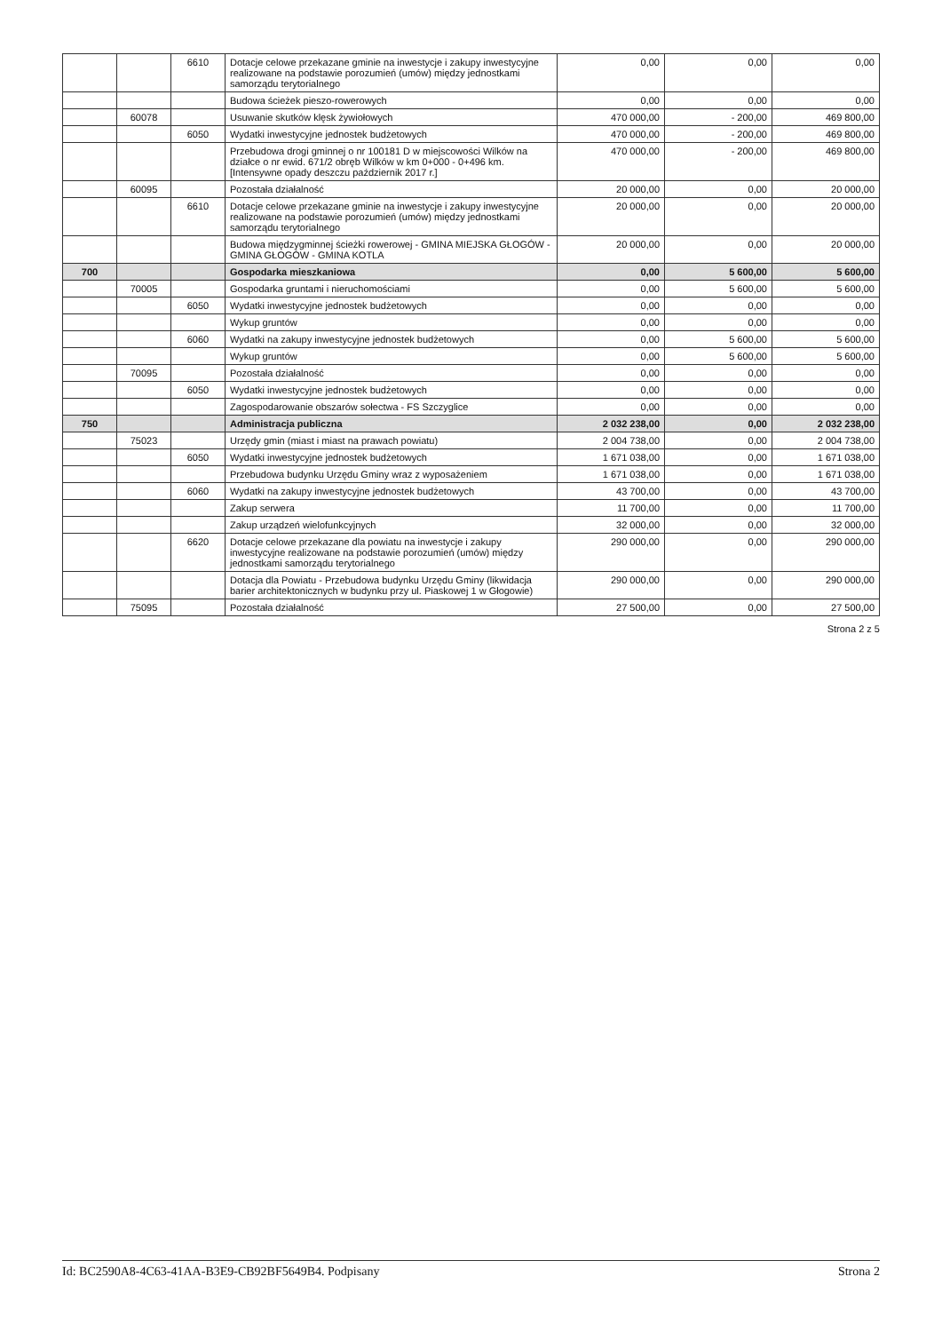| | | 6610 | Dotacje celowe przekazane gminie na inwestycje i zakupy inwestycyjne realizowane na podstawie porozumień (umów) między jednostkami samorządu terytorialnego | 0,00 | 0,00 | 0,00 |
| | | | Budowa ścieżek pieszo-rowerowych | 0,00 | 0,00 | 0,00 |
| | 60078 | | Usuwanie skutków klęsk żywiołowych | 470 000,00 | - 200,00 | 469 800,00 |
| | | 6050 | Wydatki inwestycyjne jednostek budżetowych | 470 000,00 | - 200,00 | 469 800,00 |
| | | | Przebudowa drogi gminnej o nr 100181 D w miejscowości Wilków na działce o nr ewid. 671/2 obręb Wilków w km 0+000 - 0+496 km. [Intensywne opady deszczu październik 2017 r.] | 470 000,00 | - 200,00 | 469 800,00 |
| | 60095 | | Pozostała działalność | 20 000,00 | 0,00 | 20 000,00 |
| | | 6610 | Dotacje celowe przekazane gminie na inwestycje i zakupy inwestycyjne realizowane na podstawie porozumień (umów) między jednostkami samorządu terytorialnego | 20 000,00 | 0,00 | 20 000,00 |
| | | | Budowa międzygminnej ścieżki rowerowej - GMINA MIEJSKA GŁOGÓW - GMINA GŁOGÓW - GMINA KOTLA | 20 000,00 | 0,00 | 20 000,00 |
| 700 | | | Gospodarka mieszkaniowa | 0,00 | 5 600,00 | 5 600,00 |
| | 70005 | | Gospodarka gruntami i nieruchomościami | 0,00 | 5 600,00 | 5 600,00 |
| | | 6050 | Wydatki inwestycyjne jednostek budżetowych | 0,00 | 0,00 | 0,00 |
| | | | Wykup gruntów | 0,00 | 0,00 | 0,00 |
| | | 6060 | Wydatki na zakupy inwestycyjne jednostek budżetowych | 0,00 | 5 600,00 | 5 600,00 |
| | | | Wykup gruntów | 0,00 | 5 600,00 | 5 600,00 |
| | 70095 | | Pozostała działalność | 0,00 | 0,00 | 0,00 |
| | | 6050 | Wydatki inwestycyjne jednostek budżetowych | 0,00 | 0,00 | 0,00 |
| | | | Zagospodarowanie obszarów sołectwa - FS Szczyglice | 0,00 | 0,00 | 0,00 |
| 750 | | | Administracja publiczna | 2 032 238,00 | 0,00 | 2 032 238,00 |
| | 75023 | | Urzędy gmin (miast i miast na prawach powiatu) | 2 004 738,00 | 0,00 | 2 004 738,00 |
| | | 6050 | Wydatki inwestycyjne jednostek budżetowych | 1 671 038,00 | 0,00 | 1 671 038,00 |
| | | | Przebudowa budynku Urzędu Gminy wraz z wyposażeniem | 1 671 038,00 | 0,00 | 1 671 038,00 |
| | | 6060 | Wydatki na zakupy inwestycyjne jednostek budżetowych | 43 700,00 | 0,00 | 43 700,00 |
| | | | Zakup serwera | 11 700,00 | 0,00 | 11 700,00 |
| | | | Zakup urządzeń wielofunkcyjnych | 32 000,00 | 0,00 | 32 000,00 |
| | | 6620 | Dotacje celowe przekazane dla powiatu na inwestycje i zakupy inwestycyjne realizowane na podstawie porozumień (umów) między jednostkami samorządu terytorialnego | 290 000,00 | 0,00 | 290 000,00 |
| | | | Dotacja dla Powiatu - Przebudowa budynku Urzędu Gminy (likwidacja barier architektonicznych w budynku przy ul. Piaskowej 1 w Głogowie) | 290 000,00 | 0,00 | 290 000,00 |
| | 75095 | | Pozostała działalność | 27 500,00 | 0,00 | 27 500,00 |
Strona 2 z 5
Id: BC2590A8-4C63-41AA-B3E9-CB92BF5649B4. Podpisany Strona 2